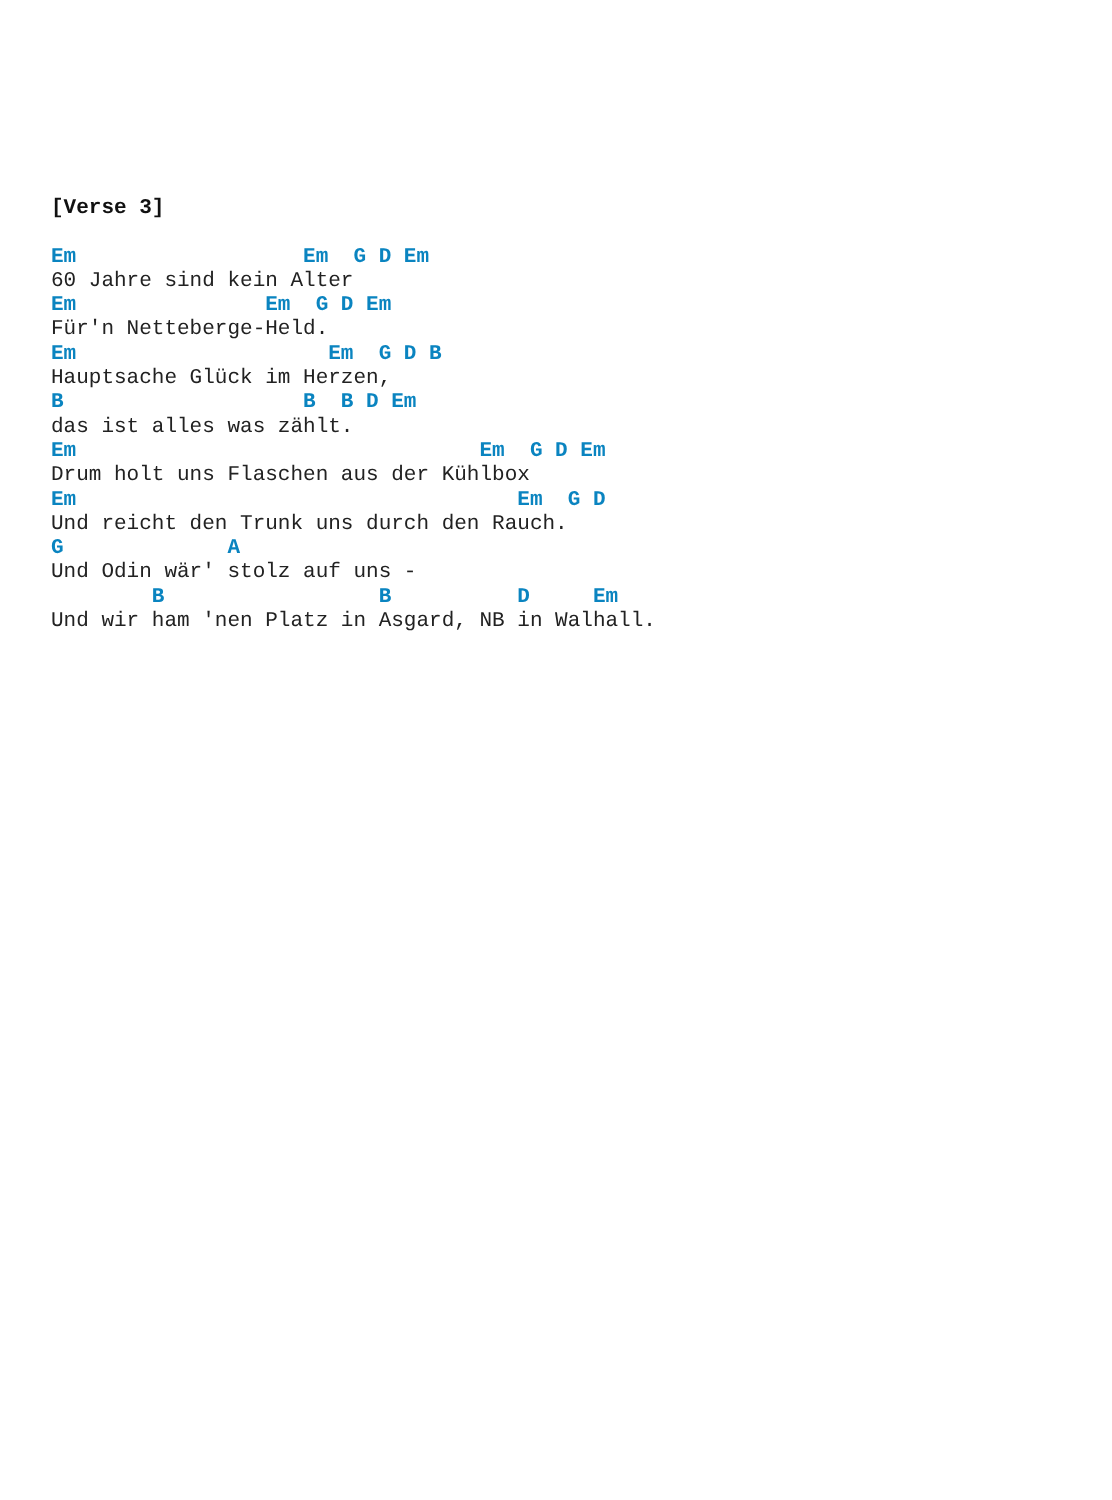[Verse 3]

Em                  Em  G D Em
60 Jahre sind kein Alter
Em               Em  G D Em
Für'n Netteberge-Held.
Em                    Em  G D B
Hauptsache Glück im Herzen,
B                   B  B D Em
das ist alles was zählt.
Em                                Em  G D Em
Drum holt uns Flaschen aus der Kühlbox
Em                                   Em  G D
Und reicht den Trunk uns durch den Rauch.
G             A
Und Odin wär' stolz auf uns -
        B                 B          D     Em
Und wir ham 'nen Platz in Asgard, NB in Walhall.